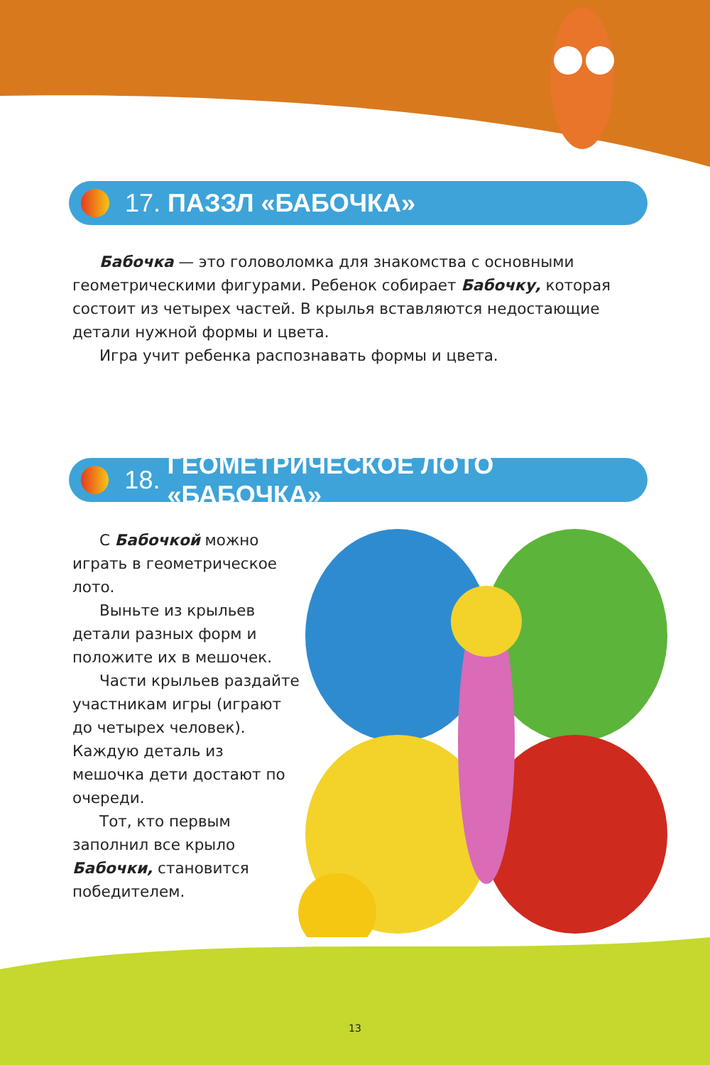17. ПАЗЗЛ «БАБОЧКА»
Бабочка — это головоломка для знакомства с основными геометрическими фигурами. Ребенок собирает Бабочку, которая состоит из четырех частей. В крылья вставляются недостающие детали нужной формы и цвета.
Игра учит ребенка распознавать формы и цвета.
18. ГЕОМЕТРИЧЕСКОЕ ЛОТО «БАБОЧКА»
С Бабочкой можно играть в геометрическое лото.
Выньте из крыльев детали разных форм и положите их в мешочек.
Части крыльев раздайте участникам игры (играют до четырех человек). Каждую деталь из мешочка дети достают по очереди.
Тот, кто первым заполнил все крыло Бабочки, становится победителем.
13